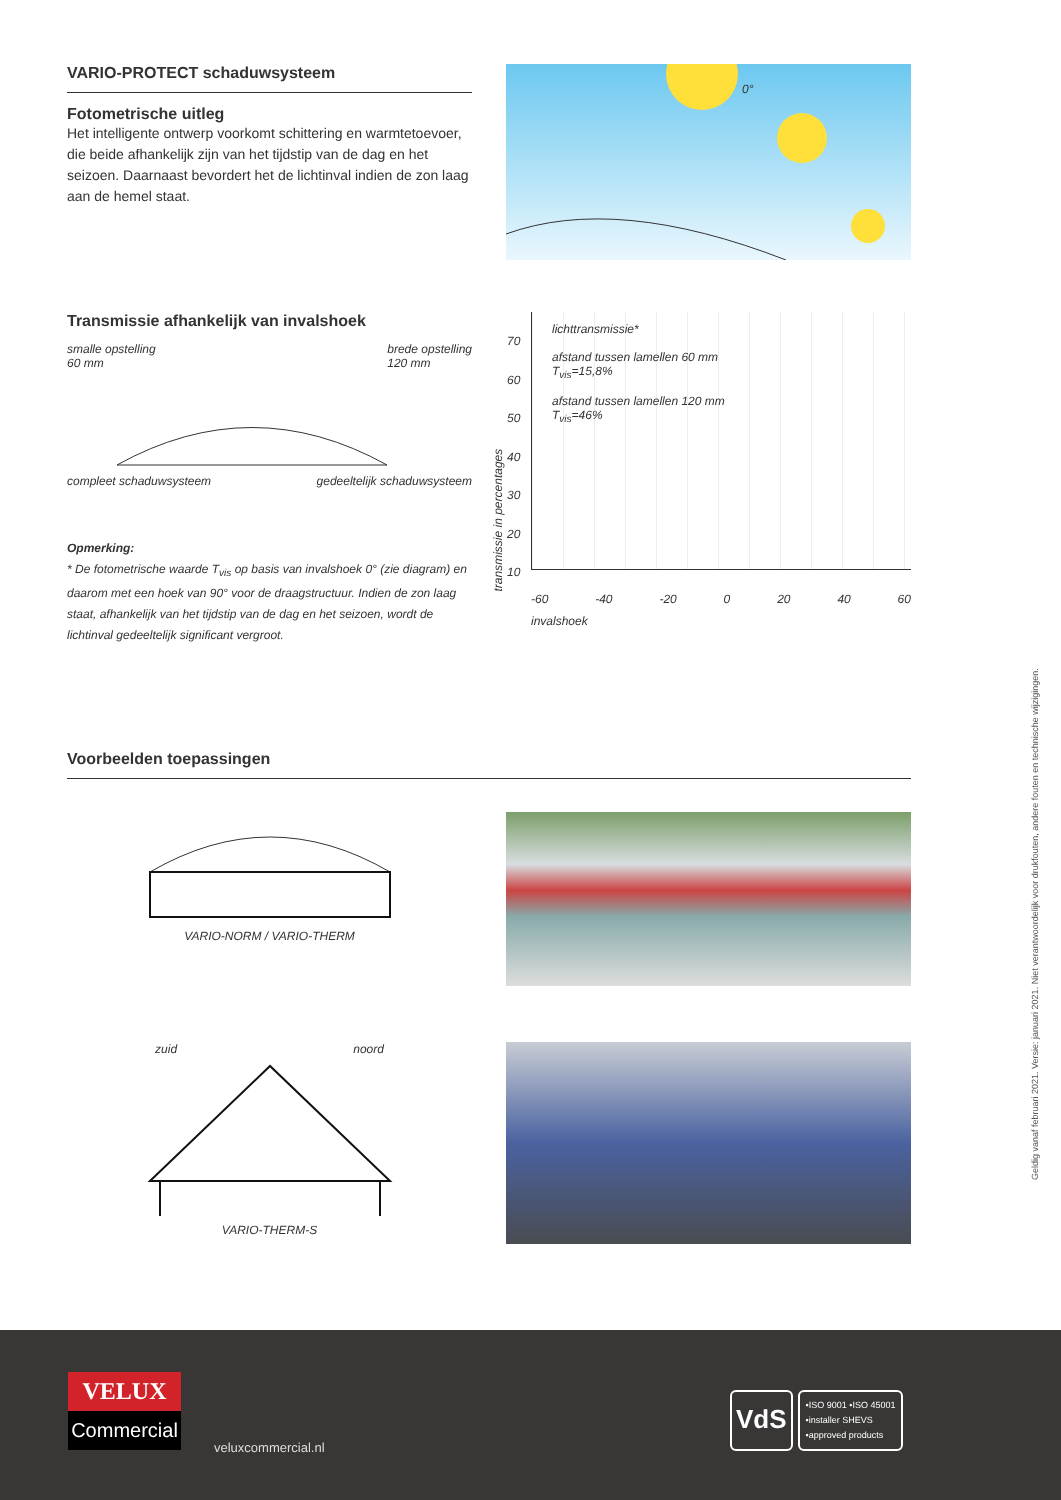VARIO-PROTECT schaduwsysteem
Fotometrische uitleg
Het intelligente ontwerp voorkomt schittering en warmtetoevoer, die beide afhankelijk zijn van het tijdstip van de dag en het seizoen. Daarnaast bevordert het de lichtinval indien de zon laag aan de hemel staat.
0°
Transmissie afhankelijk van invalshoek
smalle opstelling
60 mm brede opstelling
120 mm
compleet schaduwsysteem gedeeltelijk schaduwsysteem
Opmerking:
* De fotometrische waarde T<sub>vis</sub> op basis van invalshoek 0° (zie diagram) en daarom met een hoek van 90° voor de draagstructuur. Indien de zon laag staat, afhankelijk van het tijdstip van de dag en het seizoen, wordt de lichtinval gedeeltelijk significant vergroot.
transmissie in percentages
70
60
50
40
30
20
10
lichttransmissie*
afstand tussen lamellen 60 mm
T<sub>vis</sub>=15,8%
afstand tussen lamellen 120 mm
T<sub>vis</sub>=46%
-60 -40 -20 0 20 40 60
invalshoek
Voorbeelden toepassingen
VARIO-NORM / VARIO-THERM
zuid noord
VARIO-THERM-S
Geldig vanaf februari 2021. Versie: januari 2021. Niet verantwoordelijk voor drukfouten, andere fouten en technische wijzigingen.
VELUX
Commercial
veluxcommercial.nl
VdS
•ISO 9001 •ISO 45001
•installer SHEVS
•approved products